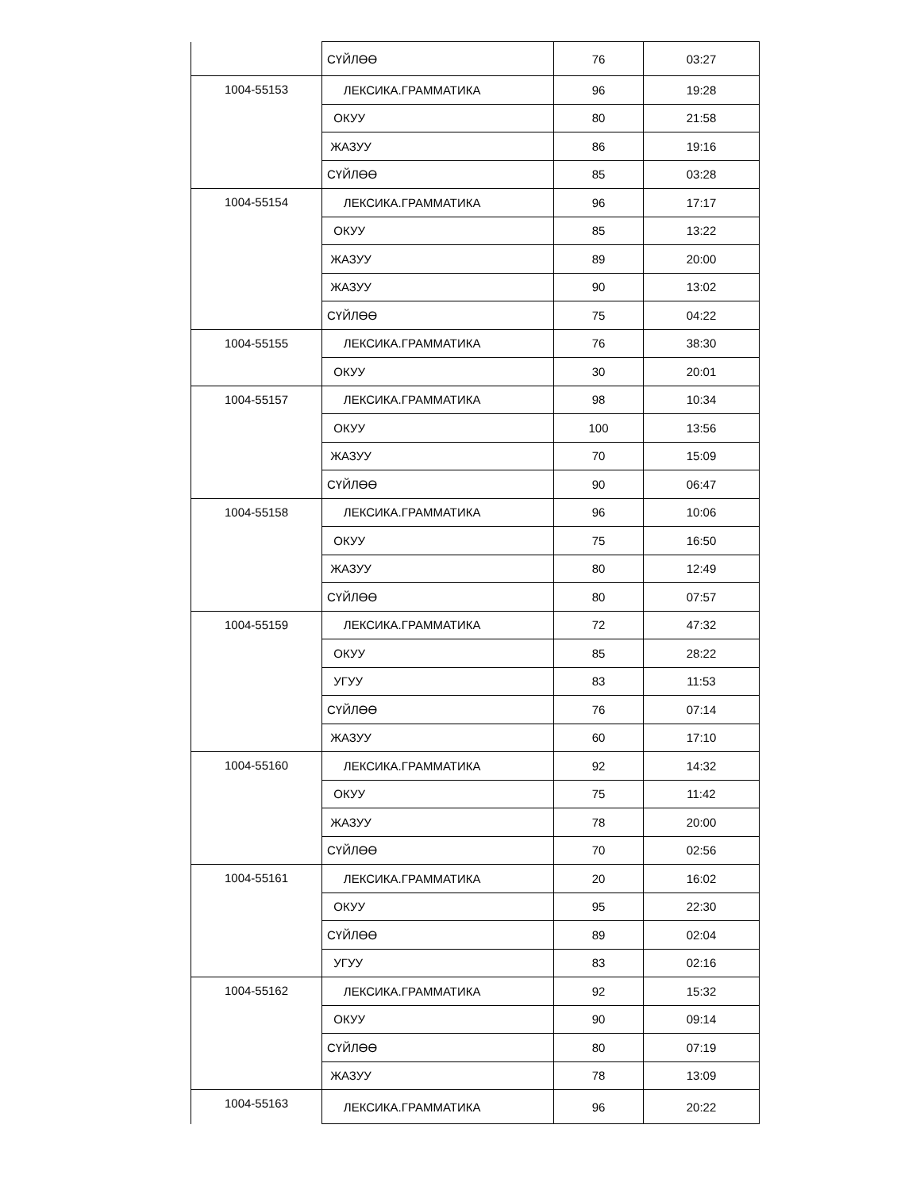| | СҮЙЛӨӨ | 76 | 03:27 |
| 1004-55153 | ЛЕКСИКА.ГРАММАТИКА | 96 | 19:28 |
| | ОКУУ | 80 | 21:58 |
| | ЖАЗУУ | 86 | 19:16 |
| | СҮЙЛӨӨ | 85 | 03:28 |
| 1004-55154 | ЛЕКСИКА.ГРАММАТИКА | 96 | 17:17 |
| | ОКУУ | 85 | 13:22 |
| | ЖАЗУУ | 89 | 20:00 |
| | ЖАЗУУ | 90 | 13:02 |
| | СҮЙЛӨӨ | 75 | 04:22 |
| 1004-55155 | ЛЕКСИКА.ГРАММАТИКА | 76 | 38:30 |
| | ОКУУ | 30 | 20:01 |
| 1004-55157 | ЛЕКСИКА.ГРАММАТИКА | 98 | 10:34 |
| | ОКУУ | 100 | 13:56 |
| | ЖАЗУУ | 70 | 15:09 |
| | СҮЙЛӨӨ | 90 | 06:47 |
| 1004-55158 | ЛЕКСИКА.ГРАММАТИКА | 96 | 10:06 |
| | ОКУУ | 75 | 16:50 |
| | ЖАЗУУ | 80 | 12:49 |
| | СҮЙЛӨӨ | 80 | 07:57 |
| 1004-55159 | ЛЕКСИКА.ГРАММАТИКА | 72 | 47:32 |
| | ОКУУ | 85 | 28:22 |
| | УГУУ | 83 | 11:53 |
| | СҮЙЛӨӨ | 76 | 07:14 |
| | ЖАЗУУ | 60 | 17:10 |
| 1004-55160 | ЛЕКСИКА.ГРАММАТИКА | 92 | 14:32 |
| | ОКУУ | 75 | 11:42 |
| | ЖАЗУУ | 78 | 20:00 |
| | СҮЙЛӨӨ | 70 | 02:56 |
| 1004-55161 | ЛЕКСИКА.ГРАММАТИКА | 20 | 16:02 |
| | ОКУУ | 95 | 22:30 |
| | СҮЙЛӨӨ | 89 | 02:04 |
| | УГУУ | 83 | 02:16 |
| 1004-55162 | ЛЕКСИКА.ГРАММАТИКА | 92 | 15:32 |
| | ОКУУ | 90 | 09:14 |
| | СҮЙЛӨӨ | 80 | 07:19 |
| | ЖАЗУУ | 78 | 13:09 |
| 1004-55163 | ЛЕКСИКА.ГРАММАТИКА | 96 | 20:22 |